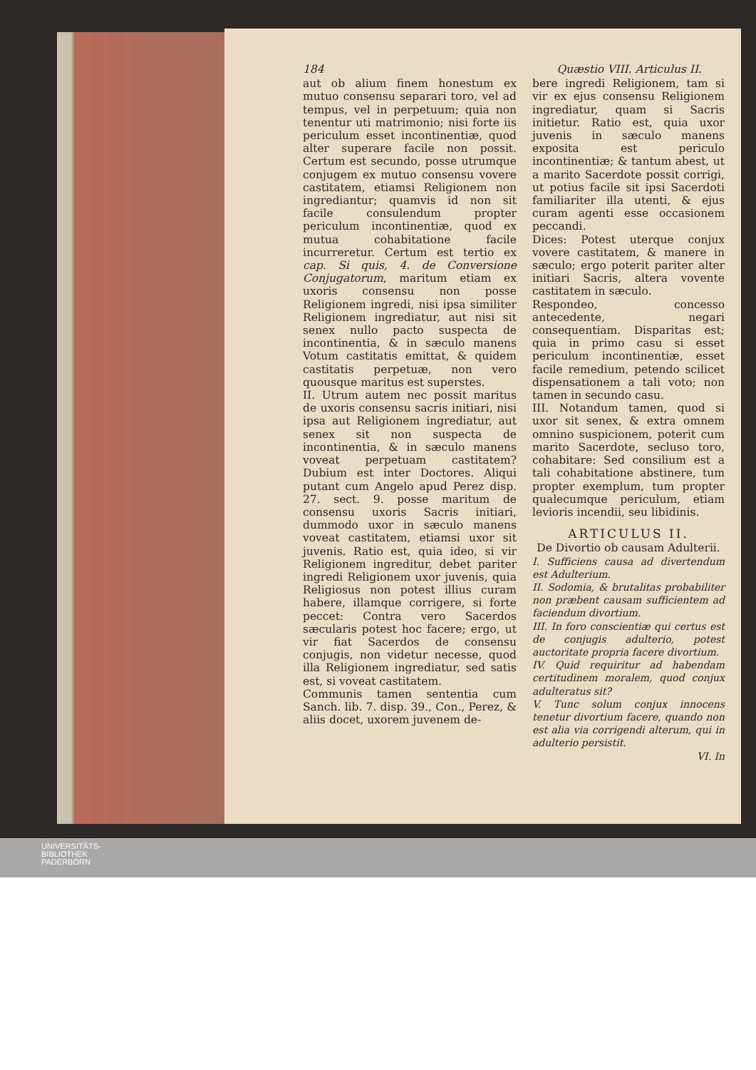184 Quæstio VIII. Articulus II.
aut ob alium finem honestum ex mutuo consensu separari toro, vel ad tempus, vel in perpetuum; quia non tenentur uti matrimonio; nisi forte iis periculum esset incontinentiæ, quod alter superare facile non possit. Certum est secundo, posse utrumque conjugem ex mutuo consensu vovere castitatem, etiamsi Religionem non ingrediantur; quamvis id non sit facile consulendum propter periculum incontinentiæ, quod ex mutua cohabitatione facile incurreretur. Certum est tertio ex cap. Si quis, 4. de Conversione Conjugatorum, maritum etiam ex uxoris consensu non posse Religionem ingredi, nisi ipsa similiter Religionem ingrediatur, aut nisi sit senex nullo pacto suspecta de incontinentia, & in sæculo manens Votum castitatis emittat, & quidem castitatis perpetuæ, non vero quousque maritus est superstes.
II. Utrum autem nec possit maritus de uxoris consensu sacris initiari, nisi ipsa aut Religionem ingrediatur, aut senex sit non suspecta de incontinentia, & in sæculo manens voveat perpetuam castitatem? Dubium est inter Doctores. Aliqui putant cum Angelo apud Perez disp. 27. sect. 9. posse maritum de consensu uxoris Sacris initiari, dummodo uxor in sæculo manens voveat castitatem, etiamsi uxor sit juvenis. Ratio est, quia ideo, si vir Religionem ingreditur, debet pariter ingredi Religionem uxor juvenis, quia Religiosus non potest illius curam habere, illamque corrigere, si forte peccet: Contra vero Sacerdos sæcularis potest hoc facere; ergo, ut vir fiat Sacerdos de consensu conjugis, non videtur necesse, quod illa Religionem ingrediatur, sed satis est, si voveat castitatem.
Communis tamen sententia cum Sanch. lib. 7. disp. 39., Con., Perez, & aliis docet, uxorem juvenem de-
bere ingredi Religionem, tam si vir ex ejus consensu Religionem ingrediatur, quam si Sacris initietur. Ratio est, quia uxor juvenis in sæculo manens exposita est periculo incontinentiæ; & tantum abest, ut a marito Sacerdote possit corrigi, ut potius facile sit ipsi Sacerdoti familiariter illa utenti, & ejus curam agenti esse occasionem peccandi.
Dices: Potest uterque conjux vovere castitatem, & manere in sæculo; ergo poterit pariter alter initiari Sacris, altera vovente castitatem in sæculo.
Respondeo, concesso antecedente, negari consequentiam. Disparitas est; quia in primo casu si esset periculum incontinentiæ, esset facile remedium, petendo scilicet dispensationem a tali voto; non tamen in secundo casu.
III. Notandum tamen, quod si uxor sit senex, & extra omnem omnino suspicionem, poterit cum marito Sacerdote, secluso toro, cohabitare: Sed consilium est a tali cohabitatione abstinere, tum propter exemplum, tum propter qualecumque periculum, etiam levioris incendii, seu libidinis.
ARTICULUS II.
De Divortio ob causam Adulterii.
I. Sufficiens causa ad divertendum est Adulterium.
II. Sodomia, & brutalitas probabiliter non præbent causam sufficientem ad faciendum divortium.
III. In foro conscientiæ qui certus est de conjugis adulterio, potest auctoritate propria facere divortium.
IV. Quid requiritur ad habendam certitudinem moralem, quod conjux adulteratus sit?
V. Tunc solum conjux innocens tenetur divortium facere, quando non est alia via corrigendi alterum, qui in adulterio persistit.
VI. In
UNIVERSITÄTS-
BIBLIOTHEK
PADERBORN